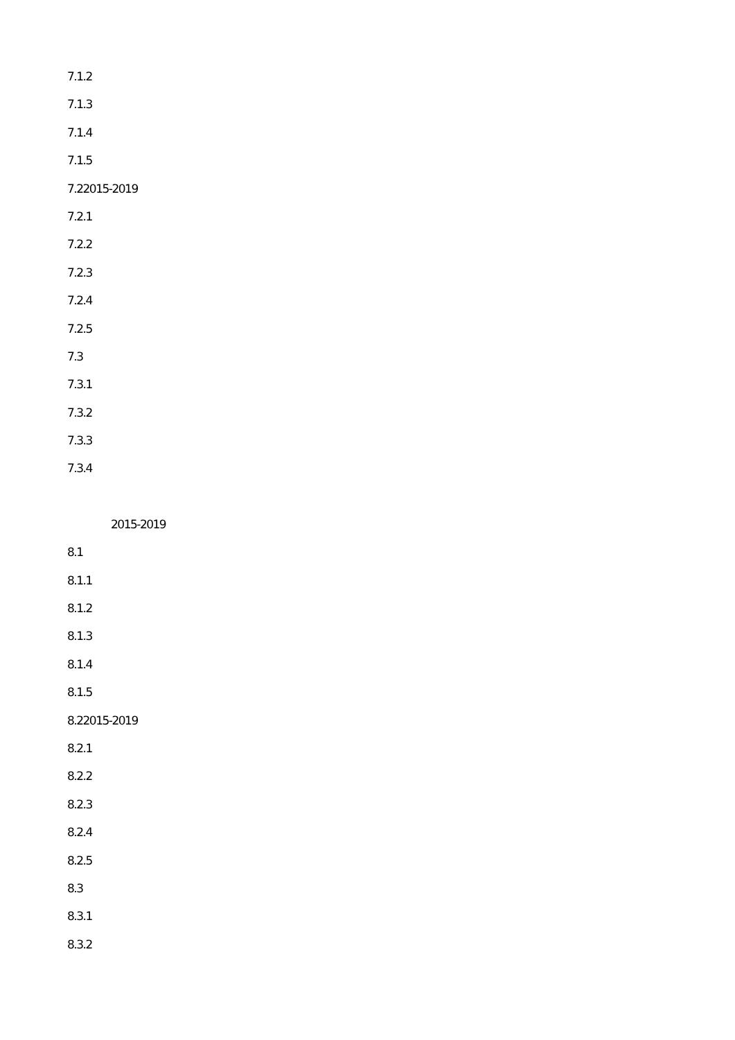7.1.2
7.1.3
7.1.4
7.1.5
7.22015-2019
7.2.1
7.2.2
7.2.3
7.2.4
7.2.5
7.3
7.3.1
7.3.2
7.3.3
7.3.4
2015-2019
8.1
8.1.1
8.1.2
8.1.3
8.1.4
8.1.5
8.22015-2019
8.2.1
8.2.2
8.2.3
8.2.4
8.2.5
8.3
8.3.1
8.3.2